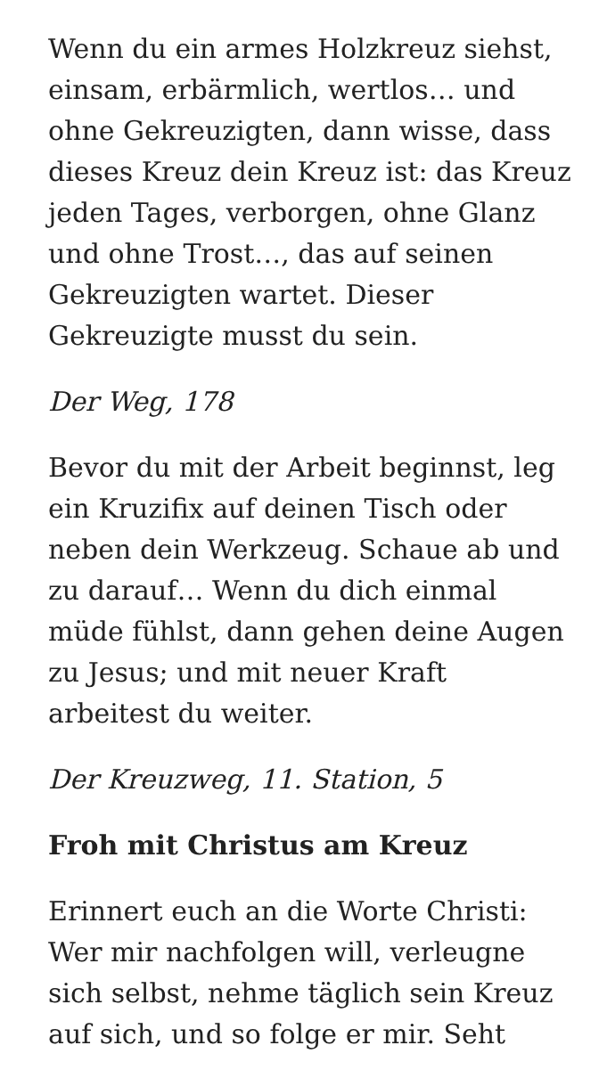Wenn du ein armes Holzkreuz siehst, einsam, erbärmlich, wertlos… und ohne Gekreuzigten, dann wisse, dass dieses Kreuz dein Kreuz ist: das Kreuz jeden Tages, verborgen, ohne Glanz und ohne Trost…, das auf seinen Gekreuzigten wartet. Dieser Gekreuzigte musst du sein.
Der Weg, 178
Bevor du mit der Arbeit beginnst, leg ein Kruzifix auf deinen Tisch oder neben dein Werkzeug. Schaue ab und zu darauf… Wenn du dich einmal müde fühlst, dann gehen deine Augen zu Jesus; und mit neuer Kraft arbeitest du weiter.
Der Kreuzweg, 11. Station, 5
Froh mit Christus am Kreuz
Erinnert euch an die Worte Christi: Wer mir nachfolgen will, verleugne sich selbst, nehme täglich sein Kreuz auf sich, und so folge er mir. Seht